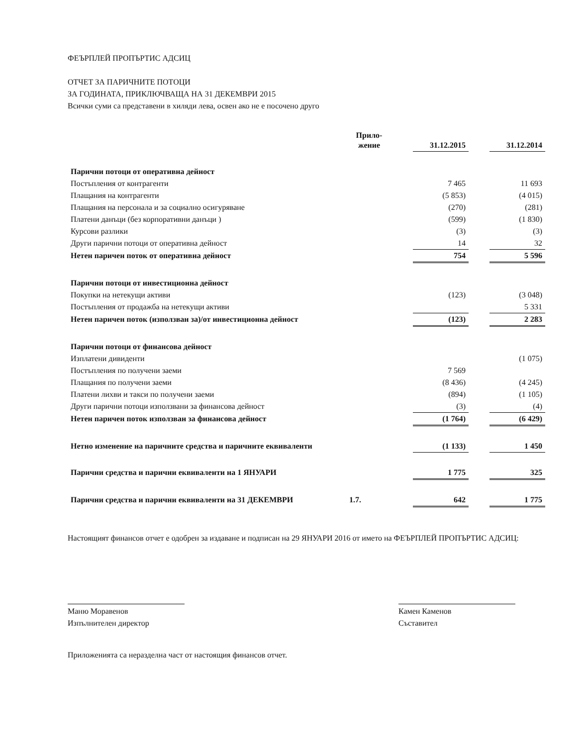ФЕЪРПЛЕЙ ПРОПЪРТИС АДСИЦ
ОТЧЕТ ЗА ПАРИЧНИТЕ ПОТОЦИ
ЗА ГОДИНАТА, ПРИКЛЮЧВАЩА НА 31 ДЕКЕМВРИ 2015
Всички суми са представени в хиляди лева, освен ако не е посочено друго
| | Прило- жение | | 31.12.2015 | | 31.12.2014 |
| --- | --- | --- | --- | --- | --- |
| Парични потоци от оперативна дейност | | | | | |
| Постъпления от контрагенти | | | 7 465 | | 11 693 |
| Плащания на контрагенти | | | (5 853) | | (4 015) |
| Плащания на персонала и за социално осигуряване | | | (270) | | (281) |
| Платени данъци (без корпоративни данъци ) | | | (599) | | (1 830) |
| Курсови разлики | | | (3) | | (3) |
| Други парични потоци от оперативна дейност | | | 14 | | 32 |
| Нетен паричен поток от оперативна дейност | | | 754 | | 5 596 |
| Парични потоци от инвестиционна дейност | | | | | |
| Покупки на нетекущи активи | | | (123) | | (3 048) |
| Постъпления от продажба на нетекущи активи | | | | | 5 331 |
| Нетен паричен поток (използван за)/от инвестиционна дейност | | | (123) | | 2 283 |
| Парични потоци от финансова дейност | | | | | |
| Изплатени дивиденти | | | | | (1 075) |
| Постъпления по получени заеми | | | 7 569 | | |
| Плащания по получени заеми | | | (8 436) | | (4 245) |
| Платени лихви и такси по получени заеми | | | (894) | | (1 105) |
| Други парични потоци използвани за финансова дейност | | | (3) | | (4) |
| Нетен паричен поток използван за финансова дейност | | | (1 764) | | (6 429) |
| Нетно изменение на паричните средства и паричните еквиваленти | | | (1 133) | | 1 450 |
| Парични средства и парични еквиваленти на 1 ЯНУАРИ | | | 1 775 | | 325 |
| Парични средства и парични еквиваленти на 31 ДЕКЕМВРИ | 1.7. | | 642 | | 1 775 |
Настоящият финансов отчет е одобрен за издаване и подписан на 29 ЯНУАРИ 2016 от името на ФЕЪРПЛЕЙ ПРОПЪРТИС АДСИЦ:
Маню Моравенов
Изпълнителен директор
Камен Каменов
Съставител
Приложенията са неразделна част от настоящия финансов отчет.